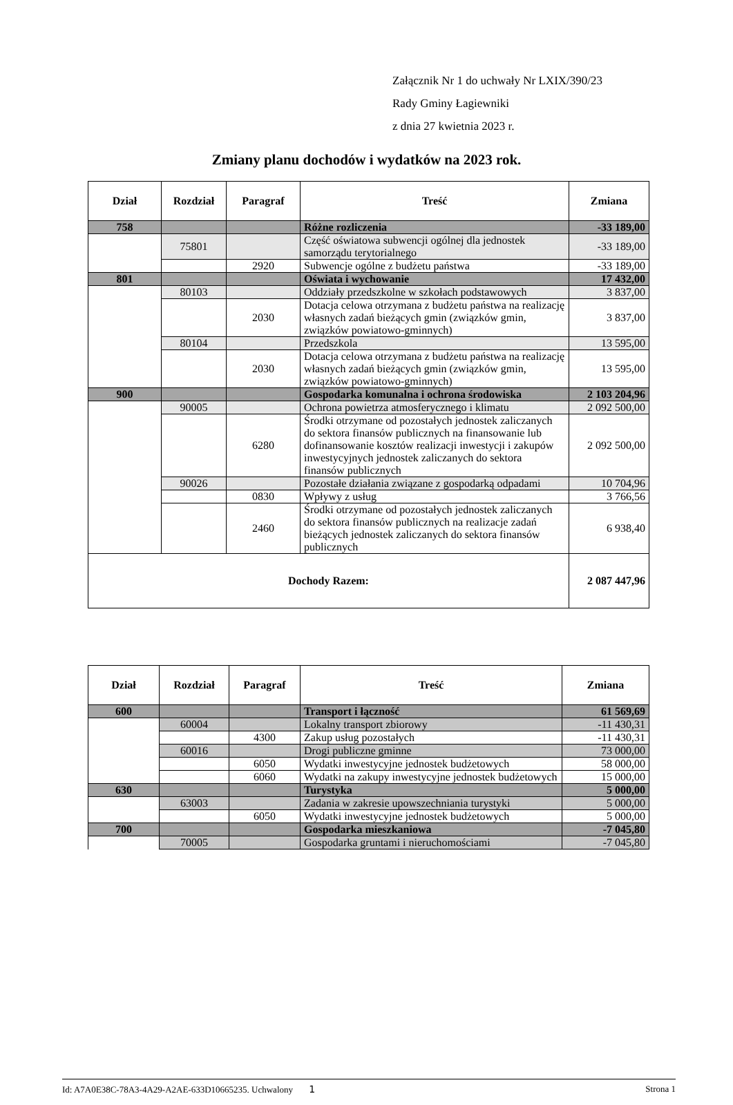Załącznik Nr 1 do uchwały Nr LXIX/390/23
Rady Gminy Łagiewniki
z dnia 27 kwietnia 2023 r.
Zmiany planu dochodów i wydatków na 2023 rok.
| Dział | Rozdział | Paragraf | Treść | Zmiana |
| --- | --- | --- | --- | --- |
| 758 | | | Różne rozliczenia | -33 189,00 |
| | 75801 | | Część oświatowa subwencji ogólnej dla jednostek samorządu terytorialnego | -33 189,00 |
| | | 2920 | Subwencje ogólne z budżetu państwa | -33 189,00 |
| 801 | | | Oświata i wychowanie | 17 432,00 |
| | 80103 | | Oddziały przedszkolne w szkołach podstawowych | 3 837,00 |
| | | 2030 | Dotacja celowa otrzymana z budżetu państwa na realizację własnych zadań bieżących gmin (związków gmin, związków powiatowo-gminnych) | 3 837,00 |
| | 80104 | | Przedszkola | 13 595,00 |
| | | 2030 | Dotacja celowa otrzymana z budżetu państwa na realizację własnych zadań bieżących gmin (związków gmin, związków powiatowo-gminnych) | 13 595,00 |
| 900 | | | Gospodarka komunalna i ochrona środowiska | 2 103 204,96 |
| | 90005 | | Ochrona powietrza atmosferycznego i klimatu | 2 092 500,00 |
| | | 6280 | Środki otrzymane od pozostałych jednostek zaliczanych do sektora finansów publicznych na finansowanie lub dofinansowanie kosztów realizacji inwestycji i zakupów inwestycyjnych jednostek zaliczanych do sektora finansów publicznych | 2 092 500,00 |
| | 90026 | | Pozostałe działania związane z gospodarką odpadami | 10 704,96 |
| | | 0830 | Wpływy z usług | 3 766,56 |
| | | 2460 | Środki otrzymane od pozostałych jednostek zaliczanych do sektora finansów publicznych na realizacje zadań bieżących jednostek zaliczanych do sektora finansów publicznych | 6 938,40 |
| Dochody Razem: | | | | 2 087 447,96 |
| Dział | Rozdział | Paragraf | Treść | Zmiana |
| --- | --- | --- | --- | --- |
| 600 | | | Transport i łączność | 61 569,69 |
| | 60004 | | Lokalny transport zbiorowy | -11 430,31 |
| | | 4300 | Zakup usług pozostałych | -11 430,31 |
| | 60016 | | Drogi publiczne gminne | 73 000,00 |
| | | 6050 | Wydatki inwestycyjne jednostek budżetowych | 58 000,00 |
| | | 6060 | Wydatki na zakupy inwestycyjne jednostek budżetowych | 15 000,00 |
| 630 | | | Turystyka | 5 000,00 |
| | 63003 | | Zadania w zakresie upowszechniania turystyki | 5 000,00 |
| | | 6050 | Wydatki inwestycyjne jednostek budżetowych | 5 000,00 |
| 700 | | | Gospodarka mieszkaniowa | -7 045,80 |
| | 70005 | | Gospodarka gruntami i nieruchomościami | -7 045,80 |
Id: A7A0E38C-78A3-4A29-A2AE-633D10665235. Uchwalony 1 Strona 1